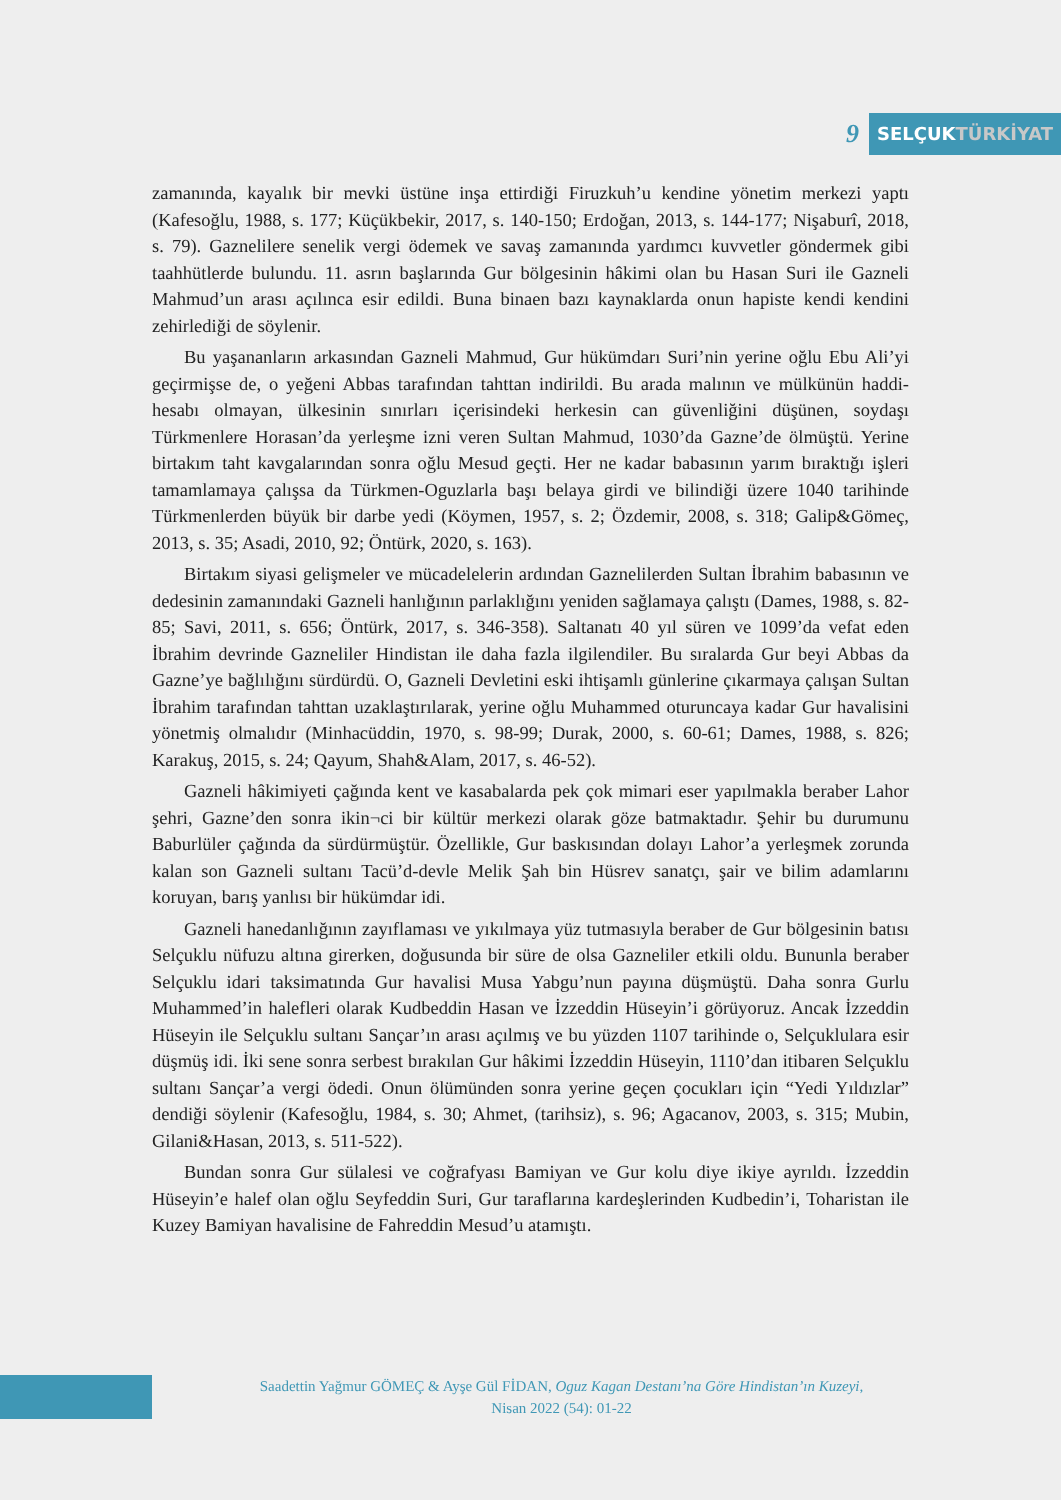9
SELÇUKTÜRKİYAT
zamanında, kayalık bir mevki üstüne inşa ettirdiği Firuzkuh’u kendine yönetim merkezi yaptı (Kafesoğlu, 1988, s. 177; Küçükbekir, 2017, s. 140-150; Erdoğan, 2013, s. 144-177; Nişaburî, 2018, s. 79). Gaznelilere senelik vergi ödemek ve savaş zamanında yardımcı kuvvetler göndermek gibi taahhütlerde bulundu. 11. asrın başlarında Gur bölgesinin hâkimi olan bu Hasan Suri ile Gazneli Mahmud’un arası açılınca esir edildi. Buna binaen bazı kaynaklarda onun hapiste kendi kendini zehirlediği de söylenir.
Bu yaşananların arkasından Gazneli Mahmud, Gur hükümdarı Suri’nin yerine oğlu Ebu Ali’yi geçirmişse de, o yeğeni Abbas tarafından tahttan indirildi. Bu arada malının ve mülkünün haddi-hesabı olmayan, ülkesinin sınırları içerisindeki herkesin can güvenliğini düşünen, soydaşı Türkmenlere Horasan’da yerleşme izni veren Sultan Mahmud, 1030’da Gazne’de ölmüştü. Yerine birtakım taht kavgalarından sonra oğlu Mesud geçti. Her ne kadar babasının yarım bıraktığı işleri tamamlamaya çalışsa da Türkmen-Oguzlarla başı belaya girdi ve bilindiği üzere 1040 tarihinde Türkmenlerden büyük bir darbe yedi (Köymen, 1957, s. 2; Özdemir, 2008, s. 318; Galip&Gömeç, 2013, s. 35; Asadi, 2010, 92; Öntürk, 2020, s. 163).
Birtakım siyasi gelişmeler ve mücadelelerin ardından Gaznelilerden Sultan İbrahim babasının ve dedesinin zamanındaki Gazneli hanlığının parlaklığını yeniden sağlamaya çalıştı (Dames, 1988, s. 82-85; Savi, 2011, s. 656; Öntürk, 2017, s. 346-358). Saltanatı 40 yıl süren ve 1099’da vefat eden İbrahim devrinde Gazneliler Hindistan ile daha fazla ilgilendiler. Bu sıralarda Gur beyi Abbas da Gazne’ye bağlılığını sürdürdü. O, Gazneli Devletini eski ihtişamlı günlerine çıkarmaya çalışan Sultan İbrahim tarafından tahttan uzaklaştırılarak, yerine oğlu Muhammed oturuncaya kadar Gur havalisini yönetmiş olmalıdır (Minhacüddin, 1970, s. 98-99; Durak, 2000, s. 60-61; Dames, 1988, s. 826; Karakuş, 2015, s. 24; Qayum, Shah&Alam, 2017, s. 46-52).
Gazneli hâkimiyeti çağında kent ve kasabalarda pek çok mimari eser yapılmakla beraber Lahor şehri, Gazne’den sonra ikin¬ci bir kültür merkezi olarak göze batmaktadır. Şehir bu durumunu Baburlüler çağında da sürdürmüştür. Özellikle, Gur baskısından dolayı Lahor’a yerleşmek zorunda kalan son Gazneli sultanı Tacü’d-devle Melik Şah bin Hüsrev sanatçı, şair ve bilim adamlarını koruyan, barış yanlısı bir hükümdar idi.
Gazneli hanedanlığının zayıflaması ve yıkılmaya yüz tutmasıyla beraber de Gur bölgesinin batısı Selçuklu nüfuzu altına girerken, doğusunda bir süre de olsa Gazneliler etkili oldu. Bununla beraber Selçuklu idari taksimatında Gur havalisi Musa Yabgu’nun payına düşmüştü. Daha sonra Gurlu Muhammed’in halefleri olarak Kudbeddin Hasan ve İzzeddin Hüseyin’i görüyoruz. Ancak İzzeddin Hüseyin ile Selçuklu sultanı Sançar’ın arası açılmış ve bu yüzden 1107 tarihinde o, Selçuklulara esir düşmüş idi. İki sene sonra serbest bırakılan Gur hâkimi İzzeddin Hüseyin, 1110’dan itibaren Selçuklu sultanı Sançar’a vergi ödedi. Onun ölümünden sonra yerine geçen çocukları için “Yedi Yıldızlar” dendiği söylenir (Kafesoğlu, 1984, s. 30; Ahmet, (tarihsiz), s. 96; Agacanov, 2003, s. 315; Mubin, Gilani&Hasan, 2013, s. 511-522).
Bundan sonra Gur sülalesi ve coğrafyası Bamiyan ve Gur kolu diye ikiye ayrıldı. İzzeddin Hüseyin’e halef olan oğlu Seyfeddin Suri, Gur taraflarına kardeşlerinden Kudbedin’i, Toharistan ile Kuzey Bamiyan havalisine de Fahreddin Mesud’u atamıştı.
Saadettin Yağmur GÖMEÇ & Ayşe Gül FİDAN, Oguz Kagan Destanı’na Göre Hindistan’ın Kuzeyi,
Nisan 2022 (54): 01-22